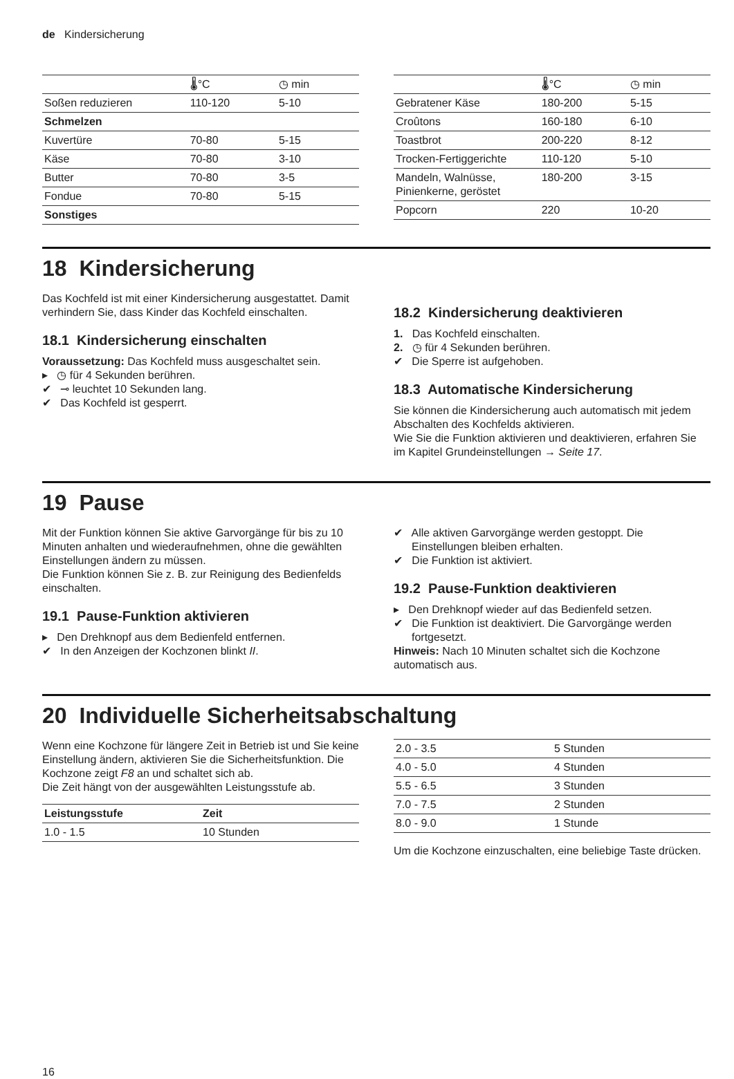de Kindersicherung
| | 🌡°C | ◷ min |
| --- | --- | --- |
| Soßen reduzieren | 110-120 | 5-10 |
| Schmelzen | | |
| Kuvertüre | 70-80 | 5-15 |
| Käse | 70-80 | 3-10 |
| Butter | 70-80 | 3-5 |
| Fondue | 70-80 | 5-15 |
| Sonstiges | | |
| | 🌡°C | ◷ min |
| --- | --- | --- |
| Gebratener Käse | 180-200 | 5-15 |
| Croûtons | 160-180 | 6-10 |
| Toastbrot | 200-220 | 8-12 |
| Trocken-Fertiggerichte | 110-120 | 5-10 |
| Mandeln, Walnüsse, Pinienkerne, geröstet | 180-200 | 3-15 |
| Popcorn | 220 | 10-20 |
18 Kindersicherung
Das Kochfeld ist mit einer Kindersicherung ausgestattet. Damit verhindern Sie, dass Kinder das Kochfeld einschalten.
18.1 Kindersicherung einschalten
Voraussetzung: Das Kochfeld muss ausgeschaltet sein.
▸ ◷ für 4 Sekunden berühren.
✔ ⊸ leuchtet 10 Sekunden lang.
✔ Das Kochfeld ist gesperrt.
18.2 Kindersicherung deaktivieren
1. Das Kochfeld einschalten.
2. ◷ für 4 Sekunden berühren.
✔ Die Sperre ist aufgehoben.
18.3 Automatische Kindersicherung
Sie können die Kindersicherung auch automatisch mit jedem Abschalten des Kochfelds aktivieren.
Wie Sie die Funktion aktivieren und deaktivieren, erfahren Sie im Kapitel Grundeinstellungen → Seite 17.
19 Pause
Mit der Funktion können Sie aktive Garvorgänge für bis zu 10 Minuten anhalten und wiederaufnehmen, ohne die gewählten Einstellungen ändern zu müssen.
Die Funktion können Sie z. B. zur Reinigung des Bedienfelds einschalten.
19.1 Pause-Funktion aktivieren
▸ Den Drehknopf aus dem Bedienfeld entfernen.
✔ In den Anzeigen der Kochzonen blinkt II.
✔ Alle aktiven Garvorgänge werden gestoppt. Die Einstellungen bleiben erhalten.
✔ Die Funktion ist aktiviert.
19.2 Pause-Funktion deaktivieren
▸ Den Drehknopf wieder auf das Bedienfeld setzen.
✔ Die Funktion ist deaktiviert. Die Garvorgänge werden fortgesetzt.
Hinweis: Nach 10 Minuten schaltet sich die Kochzone automatisch aus.
20 Individuelle Sicherheitsabschaltung
Wenn eine Kochzone für längere Zeit in Betrieb ist und Sie keine Einstellung ändern, aktivieren Sie die Sicherheitsfunktion. Die Kochzone zeigt F8 an und schaltet sich ab.
Die Zeit hängt von der ausgewählten Leistungsstufe ab.
| Leistungsstufe | Zeit |
| --- | --- |
| 1.0 - 1.5 | 10 Stunden |
| 2.0 - 3.5 | 5 Stunden |
| 4.0 - 5.0 | 4 Stunden |
| 5.5 - 6.5 | 3 Stunden |
| 7.0 - 7.5 | 2 Stunden |
| 8.0 - 9.0 | 1 Stunde |
Um die Kochzone einzuschalten, eine beliebige Taste drücken.
16